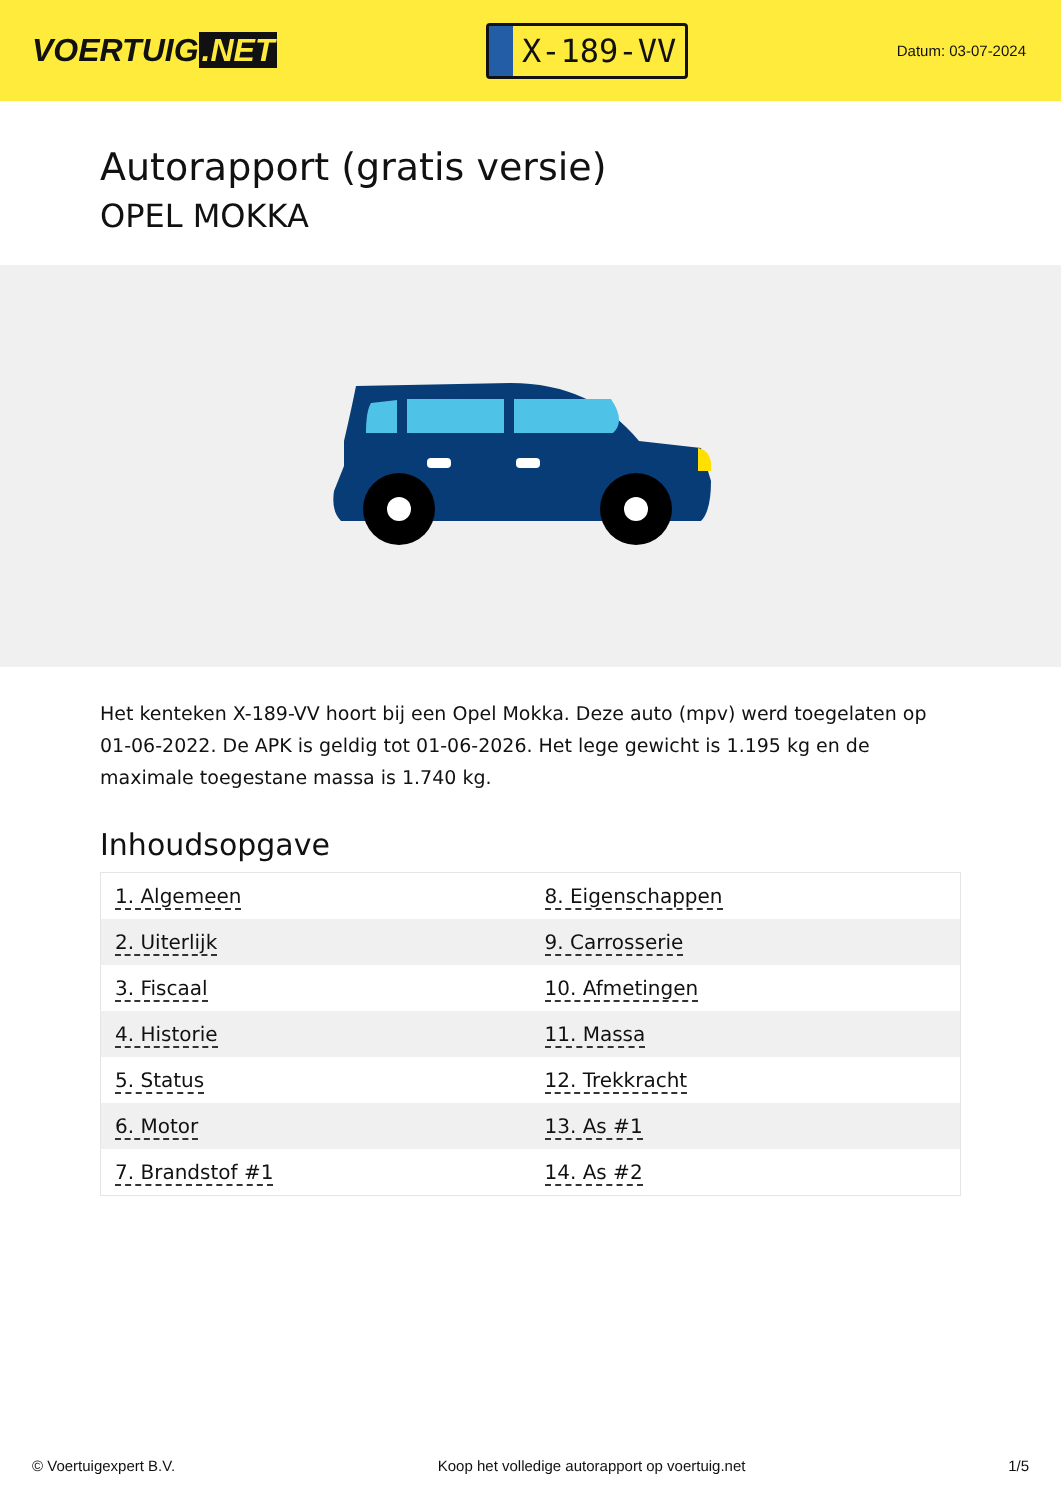VOERTUIG.NET
X-189-VV
Datum: 03-07-2024
Autorapport (gratis versie)
OPEL MOKKA
Het kenteken X-189-VV hoort bij een Opel Mokka. Deze auto (mpv) werd toegelaten op 01-06-2022. De APK is geldig tot 01-06-2026. Het lege gewicht is 1.195 kg en de maximale toegestane massa is 1.740 kg.
Inhoudsopgave
| 1. Algemeen | 8. Eigenschappen |
| 2. Uiterlijk | 9. Carrosserie |
| 3. Fiscaal | 10. Afmetingen |
| 4. Historie | 11. Massa |
| 5. Status | 12. Trekkracht |
| 6. Motor | 13. As #1 |
| 7. Brandstof #1 | 14. As #2 |
© Voertuigexpert B.V. Koop het volledige autorapport op voertuig.net
1/5